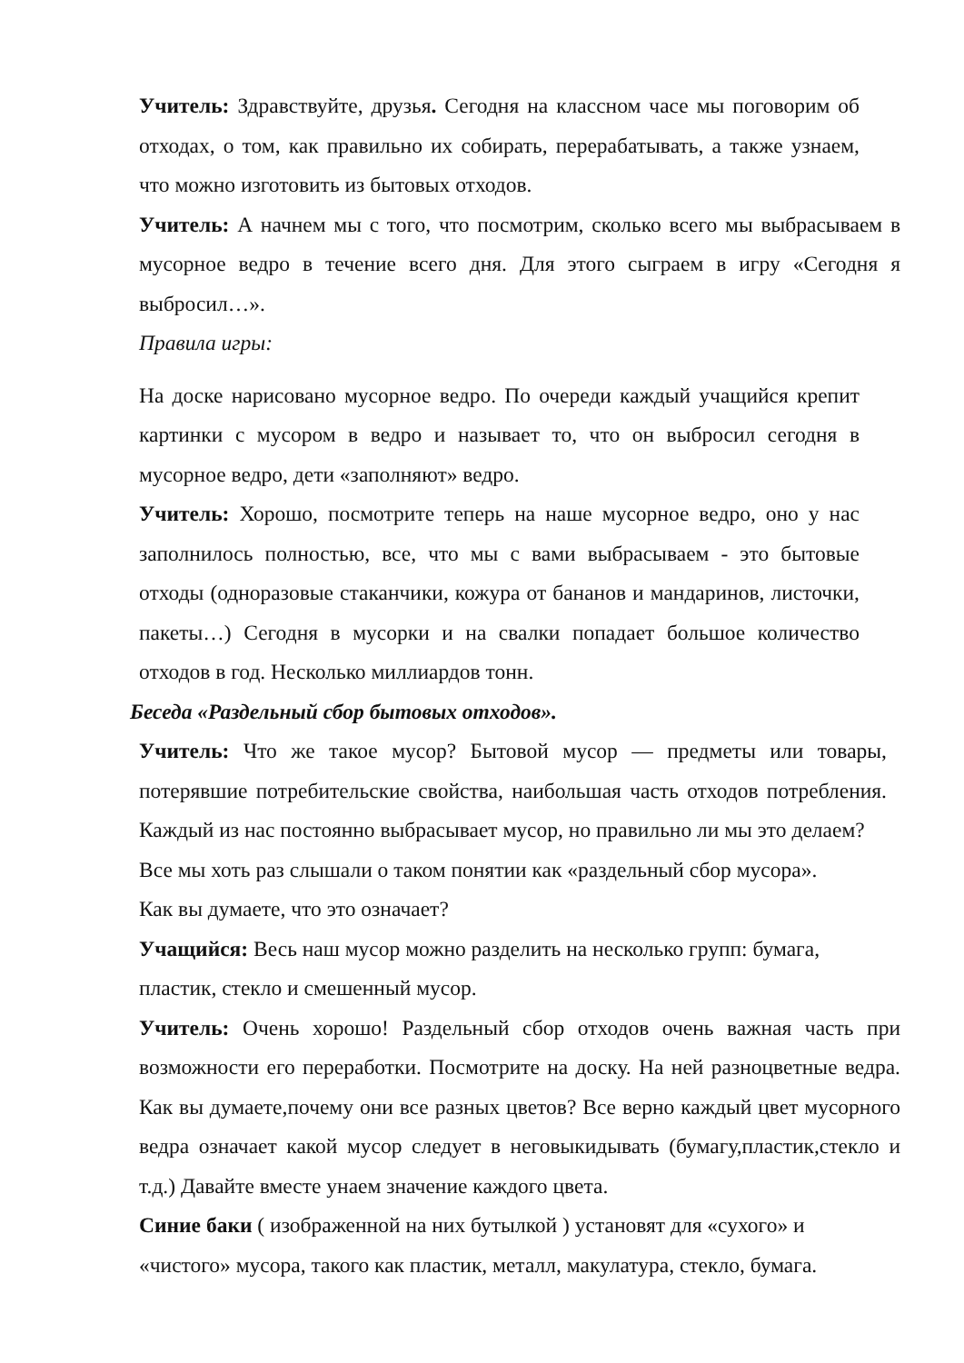Учитель: Здравствуйте, друзья. Сегодня на классном часе мы поговорим об отходах, о том, как правильно их собирать, перерабатывать, а также узнаем, что можно изготовить из бытовых отходов.
Учитель: А начнем мы с того, что посмотрим, сколько всего мы выбрасываем в мусорное ведро в течение всего дня. Для этого сыграем в игру «Сегодня я выбросил…».
Правила игры:
На доске нарисовано мусорное ведро. По очереди каждый учащийся крепит картинки с мусором в ведро и называет то, что он выбросил сегодня в мусорное ведро, дети «заполняют» ведро.
Учитель: Хорошо, посмотрите теперь на наше мусорное ведро, оно у нас заполнилось полностью, все, что мы с вами выбрасываем - это бытовые отходы (одноразовые стаканчики, кожура от бананов и мандаринов, листочки, пакеты…) Сегодня в мусорки и на свалки попадает большое количество отходов в год. Несколько миллиардов тонн.
Беседа «Раздельный сбор бытовых отходов».
Учитель: Что же такое мусор? Бытовой мусор — предметы или товары, потерявшие потребительские свойства, наибольшая часть отходов потребления. Каждый из нас постоянно выбрасывает мусор, но правильно ли мы это делаем?
Все мы хоть раз слышали о таком понятии как «раздельный сбор мусора».
Как вы думаете, что это означает?
Учащийся: Весь наш мусор можно разделить на несколько групп: бумага,
пластик, стекло и смешенный мусор.
Учитель: Очень хорошо! Раздельный сбор отходов очень важная часть при возможности его переработки. Посмотрите на доску. На ней разноцветные ведра. Как вы думаете,почему они все разных цветов? Все верно каждый цвет мусорного ведра означает какой мусор следует в неговыкидывать (бумагу,пластик,стекло и т.д.) Давайте вместе унаем значение каждого цвета.
Синие баки ( изображенной на них бутылкой ) установят для «сухого» и
«чистого» мусора, такого как пластик, металл, макулатура, стекло, бумага.